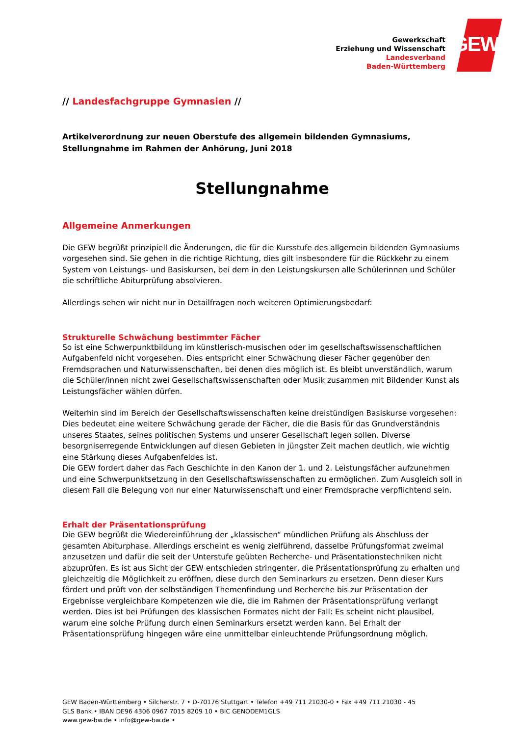Gewerkschaft
Erziehung und Wissenschaft
Landesverband
Baden-Württemberg
GEW
// Landesfachgruppe Gymnasien //
Artikelverordnung zur neuen Oberstufe des allgemein bildenden Gymnasiums, Stellungnahme im Rahmen der Anhörung, Juni 2018
Stellungnahme
Allgemeine Anmerkungen
Die GEW begrüßt prinzipiell die Änderungen, die für die Kursstufe des allgemein bildenden Gymnasiums vorgesehen sind. Sie gehen in die richtige Richtung, dies gilt insbesondere für die Rückkehr zu einem System von Leistungs- und Basiskursen, bei dem in den Leistungskursen alle Schülerinnen und Schüler die schriftliche Abiturprüfung absolvieren.
Allerdings sehen wir nicht nur in Detailfragen noch weiteren Optimierungsbedarf:
Strukturelle Schwächung bestimmter Fächer
So ist eine Schwerpunktbildung im künstlerisch-musischen oder im gesellschaftswissenschaftlichen Aufgabenfeld nicht vorgesehen. Dies entspricht einer Schwächung dieser Fächer gegenüber den Fremdsprachen und Naturwissenschaften, bei denen dies möglich ist. Es bleibt unverständlich, warum die Schüler/innen nicht zwei Gesellschaftswissenschaften oder Musik zusammen mit Bildender Kunst als Leistungsfächer wählen dürfen.
Weiterhin sind im Bereich der Gesellschaftswissenschaften keine dreistündigen Basiskurse vorgesehen: Dies bedeutet eine weitere Schwächung gerade der Fächer, die die Basis für das Grundverständnis unseres Staates, seines politischen Systems und unserer Gesellschaft legen sollen. Diverse besorgniserregende Entwicklungen auf diesen Gebieten in jüngster Zeit machen deutlich, wie wichtig eine Stärkung dieses Aufgabenfeldes ist.
Die GEW fordert daher das Fach Geschichte in den Kanon der 1. und 2. Leistungsfächer aufzunehmen und eine Schwerpunktsetzung in den Gesellschaftswissenschaften zu ermöglichen. Zum Ausgleich soll in diesem Fall die Belegung von nur einer Naturwissenschaft und einer Fremdsprache verpflichtend sein.
Erhalt der Präsentationsprüfung
Die GEW begrüßt die Wiedereinführung der „klassischen“ mündlichen Prüfung als Abschluss der gesamten Abiturphase. Allerdings erscheint es wenig zielführend, dasselbe Prüfungsformat zweimal anzusetzen und dafür die seit der Unterstufe geübten Recherche- und Präsentationstechniken nicht abzuprüfen. Es ist aus Sicht der GEW entschieden stringenter, die Präsentationsprüfung zu erhalten und gleichzeitig die Möglichkeit zu eröffnen, diese durch den Seminarkurs zu ersetzen. Denn dieser Kurs fördert und prüft von der selbständigen Themenfindung und Recherche bis zur Präsentation der Ergebnisse vergleichbare Kompetenzen wie die, die im Rahmen der Präsentationsprüfung verlangt werden. Dies ist bei Prüfungen des klassischen Formates nicht der Fall: Es scheint nicht plausibel, warum eine solche Prüfung durch einen Seminarkurs ersetzt werden kann. Bei Erhalt der Präsentationsprüfung hingegen wäre eine unmittelbar einleuchtende Prüfungsordnung möglich.
GEW Baden-Württemberg • Silcherstr. 7 • D-70176 Stuttgart • Telefon +49 711 21030-0 • Fax +49 711 21030 - 45
GLS Bank • IBAN DE96 4306 0967 7015 8209 10 • BIC GENODEM1GLS
www.gew-bw.de • info@gew-bw.de •